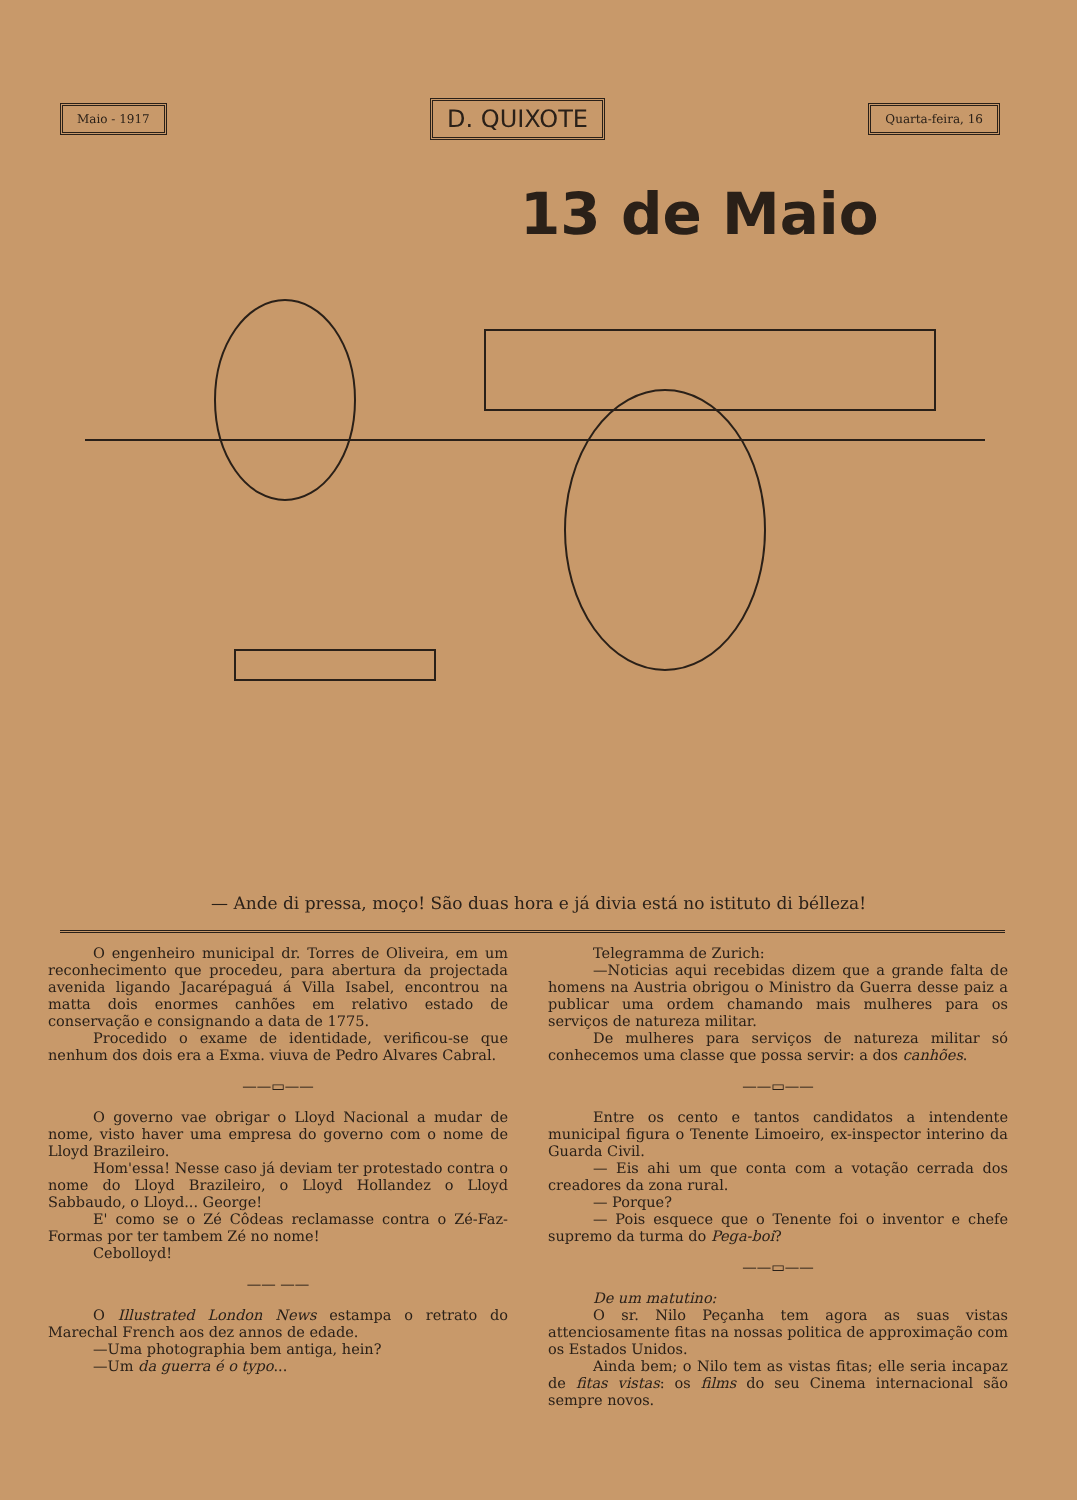Maio - 1917 D. QUIXOTE Quarta-feira, 16
13 de Maio
— Ande di pressa, moço! São duas hora e já divia está no istituto di bélleza!
O engenheiro municipal dr. Torres de Oliveira, em um reconhecimento que procedeu, para abertura da projectada avenida ligando Jacarépaguá á Villa Isabel, encontrou na matta dois enormes canhões em relativo estado de conservação e consignando a data de 1775.
Procedido o exame de identidade, verificou-se que nenhum dos dois era a Exma. viuva de Pedro Alvares Cabral.
——▭——
O governo vae obrigar o Lloyd Nacional a mudar de nome, visto haver uma empresa do governo com o nome de Lloyd Brazileiro.
Hom'essa! Nesse caso já deviam ter protestado contra o nome do Lloyd Brazileiro, o Lloyd Hollandez o Lloyd Sabbaudo, o Lloyd... George!
E' como se o Zé Côdeas reclamasse contra o Zé-Faz-Formas por ter tambem Zé no nome!
Cebolloyd!
—— ——
O Illustrated London News estampa o retrato do Marechal French aos dez annos de edade.
—Uma photographia bem antiga, hein?
—Um da guerra é o typo...
Telegramma de Zurich:
—Noticias aqui recebidas dizem que a grande falta de homens na Austria obrigou o Ministro da Guerra desse paiz a publicar uma ordem chamando mais mulheres para os serviços de natureza militar.
De mulheres para serviços de natureza militar só conhecemos uma classe que possa servir: a dos canhões.
——▭——
Entre os cento e tantos candidatos a intendente municipal figura o Tenente Limoeiro, ex-inspector interino da Guarda Civil.
— Eis ahi um que conta com a votação cerrada dos creadores da zona rural.
— Porque?
— Pois esquece que o Tenente foi o inventor e chefe supremo da turma do Pega-boi?
——▭——
De um matutino:
O sr. Nilo Peçanha tem agora as suas vistas attenciosamente fitas na nossas politica de approximação com os Estados Unidos.
Ainda bem; o Nilo tem as vistas fitas; elle seria incapaz de fitas vistas: os films do seu Cinema internacional são sempre novos.